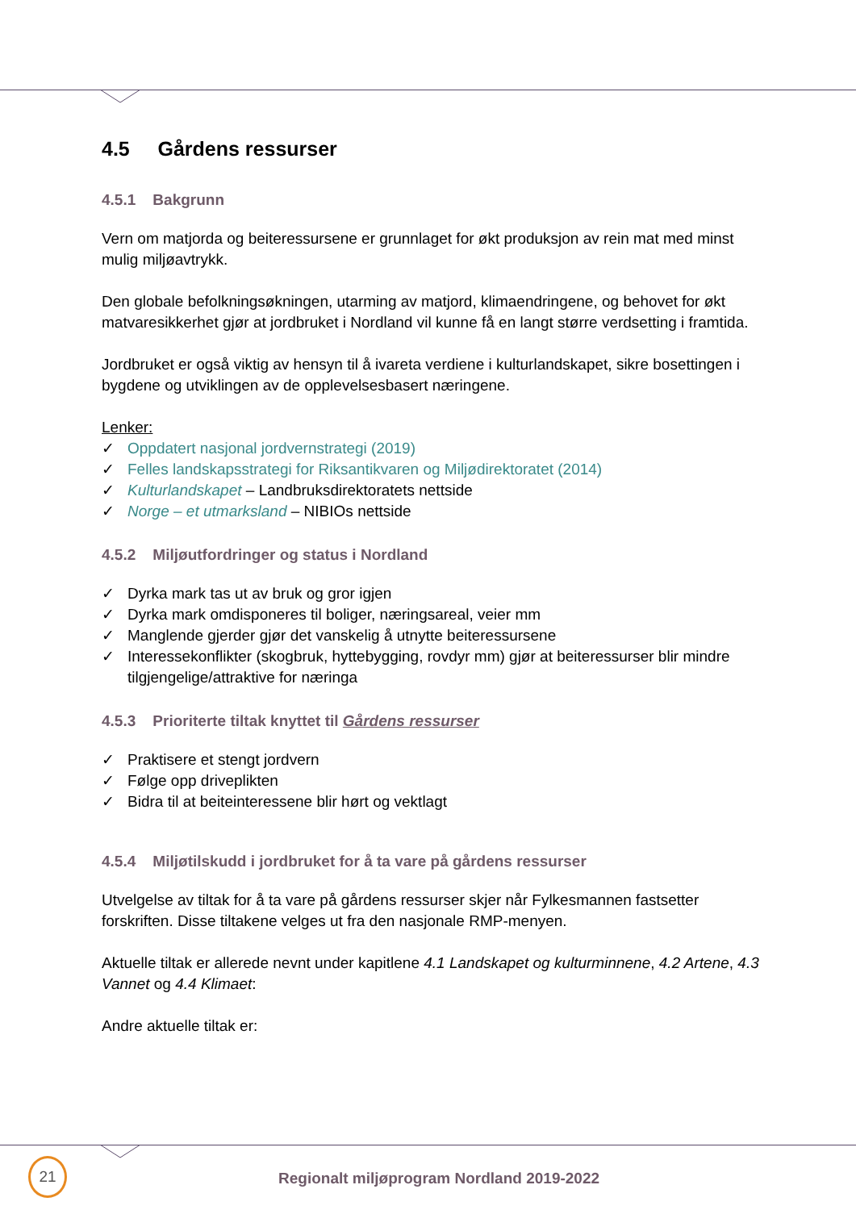4.5 Gårdens ressurser
4.5.1 Bakgrunn
Vern om matjorda og beiteressursene er grunnlaget for økt produksjon av rein mat med minst mulig miljøavtrykk.
Den globale befolkningsøkningen, utarming av matjord, klimaendringene, og behovet for økt matvaresikkerhet gjør at jordbruket i Nordland vil kunne få en langt større verdsetting i framtida.
Jordbruket er også viktig av hensyn til å ivareta verdiene i kulturlandskapet, sikre bosettingen i bygdene og utviklingen av de opplevelsesbasert næringene.
Lenker:
✓ Oppdatert nasjonal jordvernstrategi (2019)
✓ Felles landskapsstrategi for Riksantikvaren og Miljødirektoratet (2014)
✓ Kulturlandskapet – Landbruksdirektoratets nettside
✓ Norge – et utmarksland – NIBIOs nettside
4.5.2 Miljøutfordringer og status i Nordland
✓ Dyrka mark tas ut av bruk og gror igjen
✓ Dyrka mark omdisponeres til boliger, næringsareal, veier mm
✓ Manglende gjerder gjør det vanskelig å utnytte beiteressursene
✓ Interessekonflikter (skogbruk, hyttebygging, rovdyr mm) gjør at beiteressurser blir mindre tilgjengelige/attraktive for næringa
4.5.3 Prioriterte tiltak knyttet til Gårdens ressurser
✓ Praktisere et stengt jordvern
✓ Følge opp driveplikten
✓ Bidra til at beiteinteressene blir hørt og vektlagt
4.5.4 Miljøtilskudd i jordbruket for å ta vare på gårdens ressurser
Utvelgelse av tiltak for å ta vare på gårdens ressurser skjer når Fylkesmannen fastsetter forskriften. Disse tiltakene velges ut fra den nasjonale RMP-menyen.
Aktuelle tiltak er allerede nevnt under kapitlene 4.1 Landskapet og kulturminnene, 4.2 Artene, 4.3 Vannet og 4.4 Klimaet:
Andre aktuelle tiltak er:
21
Regionalt miljøprogram Nordland 2019-2022